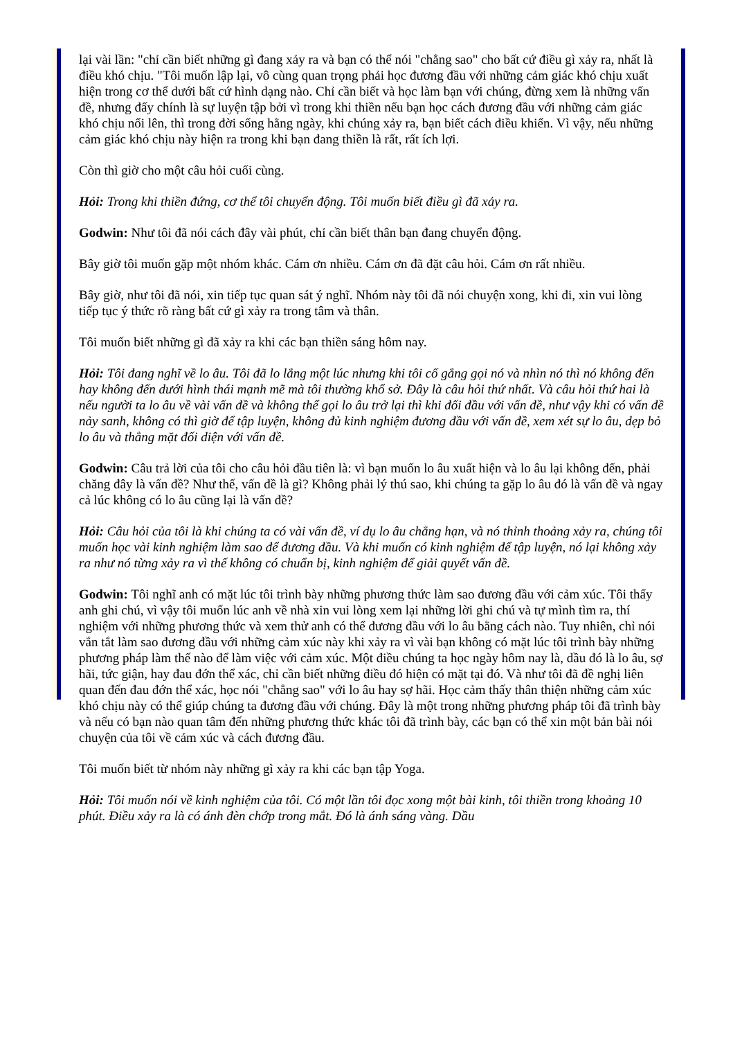lại vài lần: "chỉ cần biết những gì đang xảy ra và bạn có thể nói "chẳng sao" cho bất cứ điều gì xảy ra, nhất là điều khó chịu. "Tôi muốn lập lại, vô cùng quan trọng phải học đương đầu với những cảm giác khó chịu xuất hiện trong cơ thể dưới bất cứ hình dạng nào. Chỉ cần biết và học làm bạn với chúng, đừng xem là những vấn đề, nhưng đấy chính là sự luyện tập bởi vì trong khi thiền nếu bạn học cách đương đầu với những cảm giác khó chịu nổi lên, thì trong đời sống hằng ngày, khi chúng xảy ra, bạn biết cách điều khiển. Vì vậy, nếu những cảm giác khó chịu này hiện ra trong khi bạn đang thiền là rất, rất ích lợi.
Còn thì giờ cho một câu hỏi cuối cùng.
Hỏi: Trong khi thiền đứng, cơ thể tôi chuyển động. Tôi muốn biết điều gì đã xảy ra.
Godwin: Như tôi đã nói cách đây vài phút, chỉ cần biết thân bạn đang chuyển động.
Bây giờ tôi muốn gặp một nhóm khác. Cám ơn nhiều. Cám ơn đã đặt câu hỏi. Cám ơn rất nhiều.
Bây giờ, như tôi đã nói, xin tiếp tục quan sát ý nghĩ. Nhóm này tôi đã nói chuyện xong, khi đi, xin vui lòng tiếp tục ý thức rõ ràng bất cứ gì xảy ra trong tâm và thân.
Tôi muốn biết những gì đã xảy ra khi các bạn thiền sáng hôm nay.
Hỏi: Tôi đang nghĩ về lo âu. Tôi đã lo lắng một lúc nhưng khi tôi cố gắng gọi nó và nhìn nó thì nó không đến hay không đến dưới hình thái mạnh mẽ mà tôi thường khổ sở. Đây là câu hỏi thứ nhất. Và câu hỏi thứ hai là nếu người ta lo âu về vài vấn đề và không thể gọi lo âu trở lại thì khi đối đầu với vấn đề, như vậy khi có vấn đề nảy sanh, không có thì giờ để tập luyện, không đủ kinh nghiệm đương đầu với vấn đề, xem xét sự lo âu, dẹp bỏ lo âu và thẳng mặt đối diện với vấn đề.
Godwin: Câu trả lời của tôi cho câu hỏi đầu tiên là: vì bạn muốn lo âu xuất hiện và lo âu lại không đến, phải chăng đây là vấn đề? Như thế, vấn đề là gì? Không phải lý thú sao, khi chúng ta gặp lo âu đó là vấn đề và ngay cả lúc không có lo âu cũng lại là vấn đề?
Hỏi: Câu hỏi của tôi là khi chúng ta có vài vấn đề, ví dụ lo âu chẳng hạn, và nó thỉnh thoảng xảy ra, chúng tôi muốn học vài kinh nghiệm làm sao để đương đầu. Và khi muốn có kinh nghiệm để tập luyện, nó lại không xảy ra như nó từng xảy ra vì thế không có chuẩn bị, kinh nghiệm để giải quyết vấn đề.
Godwin: Tôi nghĩ anh có mặt lúc tôi trình bày những phương thức làm sao đương đầu với cảm xúc. Tôi thấy anh ghi chú, vì vậy tôi muốn lúc anh về nhà xin vui lòng xem lại những lời ghi chú và tự mình tìm ra, thí nghiệm với những phương thức và xem thử anh có thể đương đầu với lo âu bằng cách nào. Tuy nhiên, chỉ nói vắn tắt làm sao đương đầu với những cảm xúc này khi xảy ra vì vài bạn không có mặt lúc tôi trình bày những phương pháp làm thế nào để làm việc với cảm xúc. Một điều chúng ta học ngày hôm nay là, dầu đó là lo âu, sợ hãi, tức giận, hay đau đớn thể xác, chỉ cần biết những điều đó hiện có mặt tại đó. Và như tôi đã đề nghị liên quan đến đau đớn thể xác, học nói "chẳng sao" với lo âu hay sợ hãi. Học cảm thấy thân thiện những cảm xúc khó chịu này có thể giúp chúng ta đương đầu với chúng. Đây là một trong những phương pháp tôi đã trình bày và nếu có bạn nào quan tâm đến những phương thức khác tôi đã trình bày, các bạn có thể xin một bản bài nói chuyện của tôi về cảm xúc và cách đương đầu.
Tôi muốn biết từ nhóm này những gì xảy ra khi các bạn tập Yoga.
Hỏi: Tôi muốn nói về kinh nghiệm của tôi. Có một lần tôi đọc xong một bài kinh, tôi thiền trong khoảng 10 phút. Điều xảy ra là có ánh đèn chớp trong mắt. Đó là ánh sáng vàng. Dầu